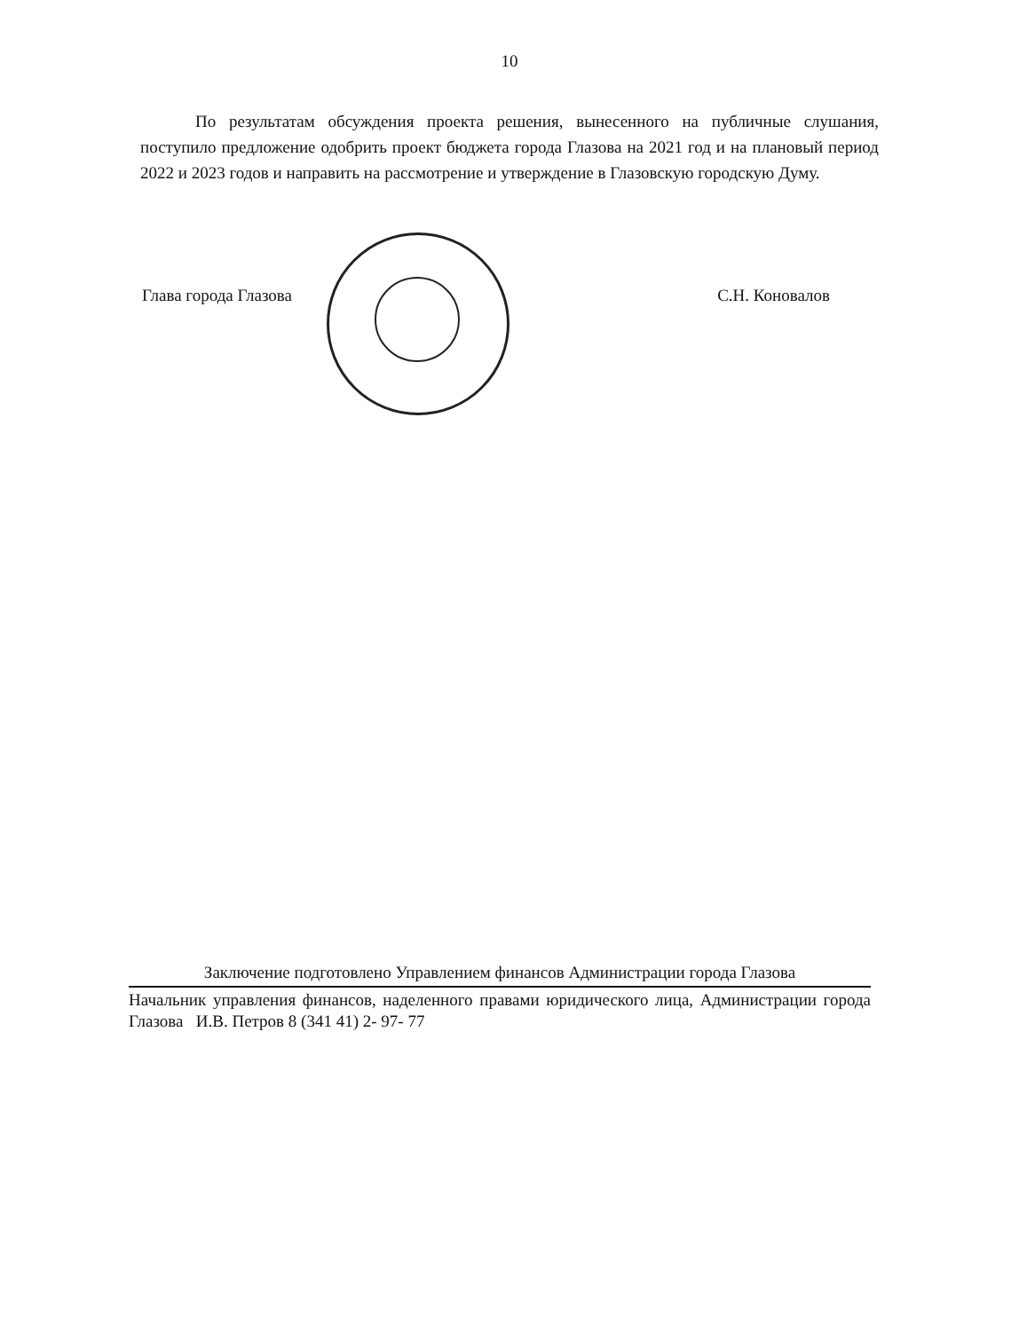10
По результатам обсуждения проекта решения, вынесенного на публичные слушания, поступило предложение одобрить проект бюджета города Глазова на 2021 год и на плановый период 2022 и 2023 годов и направить на рассмотрение и утверждение в Глазовскую городскую Думу.
Глава города Глазова С.Н. Коновалов
Заключение подготовлено Управлением финансов Администрации города Глазова
Начальник управления финансов, наделенного правами юридического лица, Администрации города Глазова И.В. Петров 8 (341 41) 2- 97- 77